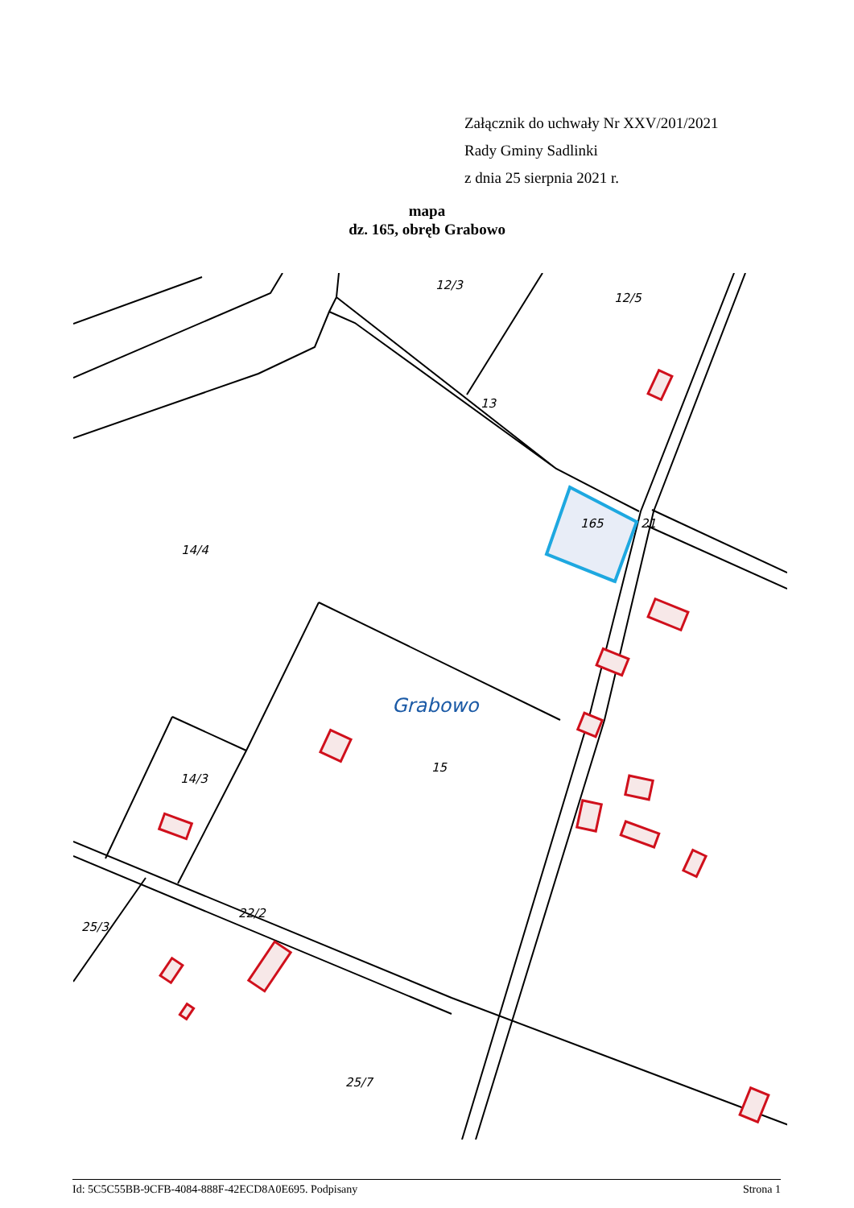Załącznik do uchwały Nr XXV/201/2021
Rady Gminy Sadlinki
z dnia 25 sierpnia 2021 r.
mapa
dz. 165, obręb Grabowo
12/3
12/5
13
165
21
14/4
14/3
15
22/2
25/3
25/7
Grabowo
Id: 5C5C55BB-9CFB-4084-888F-42ECD8A0E695. Podpisany Strona 1